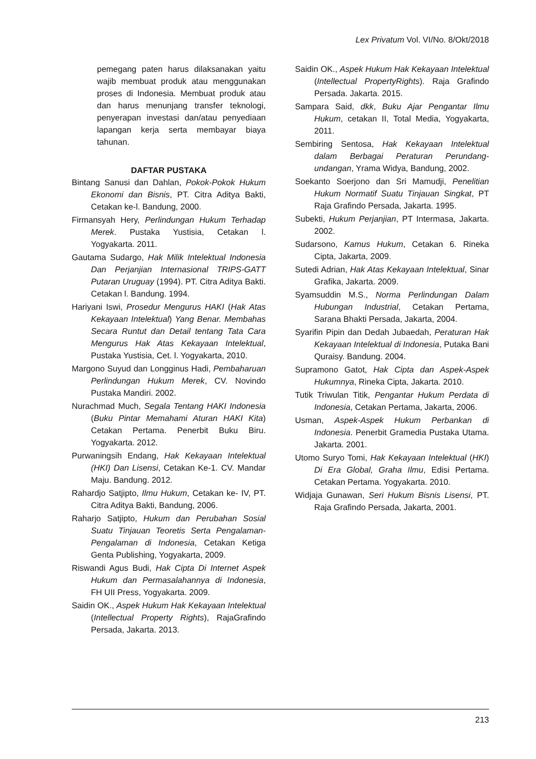Lex Privatum Vol. VI/No. 8/Okt/2018
pemegang paten harus dilaksanakan yaitu wajib membuat produk atau menggunakan proses di Indonesia. Membuat produk atau dan harus menunjang transfer teknologi, penyerapan investasi dan/atau penyediaan lapangan kerja serta membayar biaya tahunan.
DAFTAR PUSTAKA
Bintang Sanusi dan Dahlan, Pokok-Pokok Hukum Ekonomi dan Bisnis, PT. Citra Aditya Bakti, Cetakan ke-l. Bandung, 2000.
Firmansyah Hery, Perlindungan Hukum Terhadap Merek. Pustaka Yustisia, Cetakan l. Yogyakarta. 2011.
Gautama Sudargo, Hak Milik Intelektual Indonesia Dan Perjanjian Internasional TRIPS-GATT Putaran Uruguay (1994). PT. Citra Aditya Bakti. Cetakan l. Bandung. 1994.
Hariyani Iswi, Prosedur Mengurus HAKI (Hak Atas Kekayaan Intelektual) Yang Benar. Membahas Secara Runtut dan Detail tentang Tata Cara Mengurus Hak Atas Kekayaan Intelektual, Pustaka Yustisia, Cet. l. Yogyakarta, 2010.
Margono Suyud dan Longginus Hadi, Pembaharuan Perlindungan Hukum Merek, CV. Novindo Pustaka Mandiri. 2002.
Nurachmad Much, Segala Tentang HAKI Indonesia (Buku Pintar Memahami Aturan HAKI Kita) Cetakan Pertama. Penerbit Buku Biru. Yogyakarta. 2012.
Purwaningsih Endang, Hak Kekayaan Intelektual (HKI) Dan Lisensi, Cetakan Ke-1. CV. Mandar Maju. Bandung. 2012.
Rahardjo Satjipto, Ilmu Hukum, Cetakan ke- IV, PT. Citra Aditya Bakti, Bandung, 2006.
Raharjo Satjipto, Hukum dan Perubahan Sosial Suatu Tinjauan Teoretis Serta Pengalaman-Pengalaman di Indonesia, Cetakan Ketiga Genta Publishing, Yogyakarta, 2009.
Riswandi Agus Budi, Hak Cipta Di Internet Aspek Hukum dan Permasalahannya di Indonesia, FH UII Press, Yogyakarta. 2009.
Saidin OK., Aspek Hukum Hak Kekayaan Intelektual (Intellectual Property Rights), RajaGrafindo Persada, Jakarta. 2013.
Saidin OK., Aspek Hukum Hak Kekayaan Intelektual (Intellectual PropertyRights). Raja Grafindo Persada. Jakarta. 2015.
Sampara Said, dkk, Buku Ajar Pengantar Ilmu Hukum, cetakan II, Total Media, Yogyakarta, 2011.
Sembiring Sentosa, Hak Kekayaan Intelektual dalam Berbagai Peraturan Perundang-undangan, Yrama Widya, Bandung, 2002.
Soekanto Soerjono dan Sri Mamudji, Penelitian Hukum Normatif Suatu Tinjauan Singkat, PT Raja Grafindo Persada, Jakarta. 1995.
Subekti, Hukum Perjanjian, PT Intermasa, Jakarta. 2002.
Sudarsono, Kamus Hukum, Cetakan 6. Rineka Cipta, Jakarta, 2009.
Sutedi Adrian, Hak Atas Kekayaan Intelektual, Sinar Grafika, Jakarta. 2009.
Syamsuddin M.S., Norma Perlindungan Dalam Hubungan Industrial, Cetakan Pertama, Sarana Bhakti Persada, Jakarta, 2004.
Syarifin Pipin dan Dedah Jubaedah, Peraturan Hak Kekayaan Intelektual di Indonesia, Putaka Bani Quraisy. Bandung. 2004.
Supramono Gatot, Hak Cipta dan Aspek-Aspek Hukumnya, Rineka Cipta, Jakarta. 2010.
Tutik Triwulan Titik, Pengantar Hukum Perdata di Indonesia, Cetakan Pertama, Jakarta, 2006.
Usman, Aspek-Aspek Hukum Perbankan di Indonesia. Penerbit Gramedia Pustaka Utama. Jakarta. 2001.
Utomo Suryo Tomi, Hak Kekayaan Intelektual (HKI) Di Era Global, Graha Ilmu, Edisi Pertama. Cetakan Pertama. Yogyakarta. 2010.
Widjaja Gunawan, Seri Hukum Bisnis Lisensi, PT. Raja Grafindo Persada, Jakarta, 2001.
213